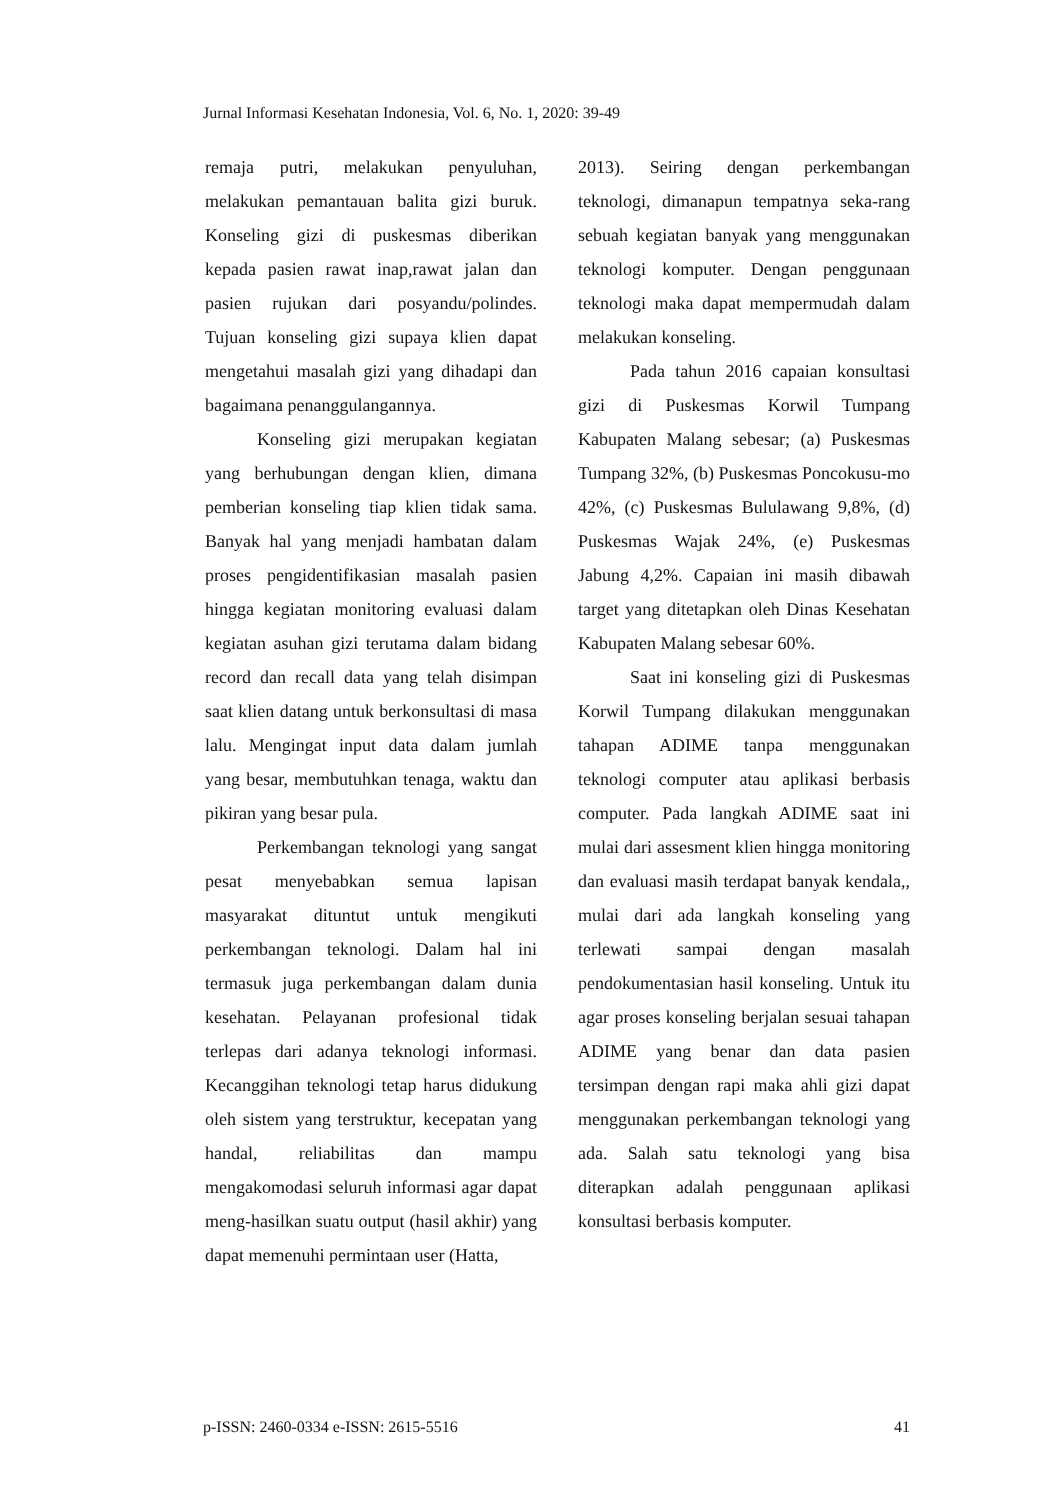Jurnal Informasi Kesehatan Indonesia, Vol. 6, No. 1, 2020: 39-49
remaja putri, melakukan penyuluhan, melakukan pemantauan balita gizi buruk. Konseling gizi di puskesmas diberikan kepada pasien rawat inap,rawat jalan dan pasien rujukan dari posyandu/polindes. Tujuan konseling gizi supaya klien dapat mengetahui masalah gizi yang dihadapi dan bagaimana penanggulangannya.
Konseling gizi merupakan kegiatan yang berhubungan dengan klien, dimana pemberian konseling tiap klien tidak sama. Banyak hal yang menjadi hambatan dalam proses pengidentifikasian masalah pasien hingga kegiatan monitoring evaluasi dalam kegiatan asuhan gizi terutama dalam bidang record dan recall data yang telah disimpan saat klien datang untuk berkonsultasi di masa lalu. Mengingat input data dalam jumlah yang besar, membutuhkan tenaga, waktu dan pikiran yang besar pula.
Perkembangan teknologi yang sangat pesat menyebabkan semua lapisan masyarakat dituntut untuk mengikuti perkembangan teknologi. Dalam hal ini termasuk juga perkembangan dalam dunia kesehatan. Pelayanan profesional tidak terlepas dari adanya teknologi informasi. Kecanggihan teknologi tetap harus didukung oleh sistem yang terstruktur, kecepatan yang handal, reliabilitas dan mampu mengakomodasi seluruh informasi agar dapat meng-hasilkan suatu output (hasil akhir) yang dapat memenuhi permintaan user (Hatta,
2013). Seiring dengan perkembangan teknologi, dimanapun tempatnya seka-rang sebuah kegiatan banyak yang menggunakan teknologi komputer. Dengan penggunaan teknologi maka dapat mempermudah dalam melakukan konseling.
Pada tahun 2016 capaian konsultasi gizi di Puskesmas Korwil Tumpang Kabupaten Malang sebesar; (a) Puskesmas Tumpang 32%, (b) Puskesmas Poncokusu-mo 42%, (c) Puskesmas Bululawang 9,8%, (d) Puskesmas Wajak 24%, (e) Puskesmas Jabung 4,2%. Capaian ini masih dibawah target yang ditetapkan oleh Dinas Kesehatan Kabupaten Malang sebesar 60%.
Saat ini konseling gizi di Puskesmas Korwil Tumpang dilakukan menggunakan tahapan ADIME tanpa menggunakan teknologi computer atau aplikasi berbasis computer. Pada langkah ADIME saat ini mulai dari assesment klien hingga monitoring dan evaluasi masih terdapat banyak kendala,, mulai dari ada langkah konseling yang terlewati sampai dengan masalah pendokumentasian hasil konseling. Untuk itu agar proses konseling berjalan sesuai tahapan ADIME yang benar dan data pasien tersimpan dengan rapi maka ahli gizi dapat menggunakan perkembangan teknologi yang ada. Salah satu teknologi yang bisa diterapkan adalah penggunaan aplikasi konsultasi berbasis komputer.
p-ISSN: 2460-0334 e-ISSN: 2615-5516 41